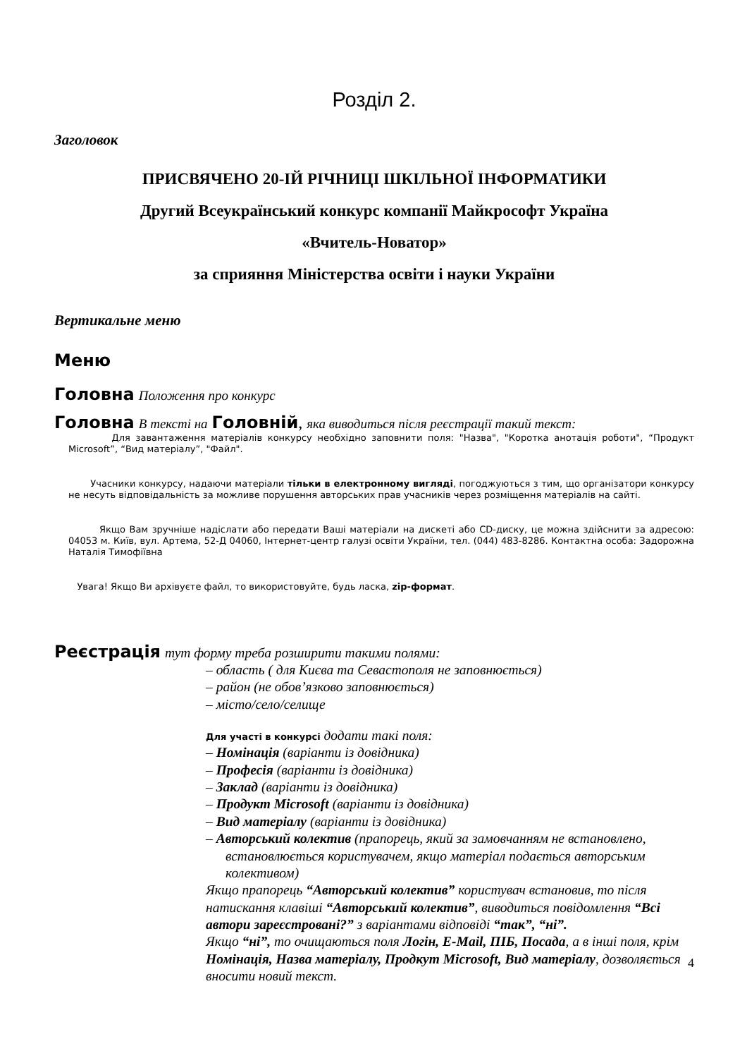Розділ 2.
Заголовок
ПРИСВЯЧЕНО 20-ІЙ РІЧНИЦІ ШКІЛЬНОЇ ІНФОРМАТИКИ
Другий Всеукраїнський конкурс компанії Майкрософт Україна
«Вчитель-Новатор»
за сприяння Міністерства освіти і науки України
Вертикальне меню
Меню
Головна Положення про конкурс
Головна В тексті на Головній, яка виводиться після реєстрації такий текст:
Для завантаження матеріалів конкурсу необхідно заповнити поля: "Назва", "Коротка анотація роботи", “Продукт Microsoft”, “Вид матеріалу”, "Файл".
Учасники конкурсу, надаючи матеріали тільки в електронному вигляді, погоджуються з тим, що організатори конкурсу не несуть відповідальність за можливе порушення авторських прав учасників через розміщення матеріалів на сайті.
Якщо Вам зручніше надіслати або передати Ваші матеріали на дискеті або CD-диску, це можна здійснити за адресою: 04053 м. Київ, вул. Артема, 52-Д 04060, Інтернет-центр галузі освіти України, тел. (044) 483-8286. Контактна особа: Задорожна Наталія Тимофіївна
Увага! Якщо Ви архівуєте файл, то використовуйте, будь ласка, zip-формат.
Реєстрація тут форму треба розширити такими полями:
– область ( для Києва та Севастополя не заповнюється)
– район (не обов’язково заповнюється)
– місто/село/селище
Для участі в конкурсі додати такі поля:
– Номінація (варіанти із довідника)
– Професія (варіанти із довідника)
– Заклад (варіанти із довідника)
– Продукт Microsoft (варіанти із довідника)
– Вид матеріалу (варіанти із довідника)
– Авторський колектив (прапорець, який за замовчанням не встановлено, встановлюється користувачем, якщо матеріал подається авторським колективом)
Якщо прапорець “Авторський колектив” користувач встановив, то після натискання клавіші “Авторський колектив”, виводиться повідомлення “Всі автори зареєстровані?” з варіантами відповіді “так”, “ні”.
Якщо “ні”, то очищаються поля Логін, E-Mail, ПІБ, Посада, а в інші поля, крім Номінація, Назва матеріалу, Продкут Microsoft, Вид матеріалу, дозволяється вносити новий текст.
4